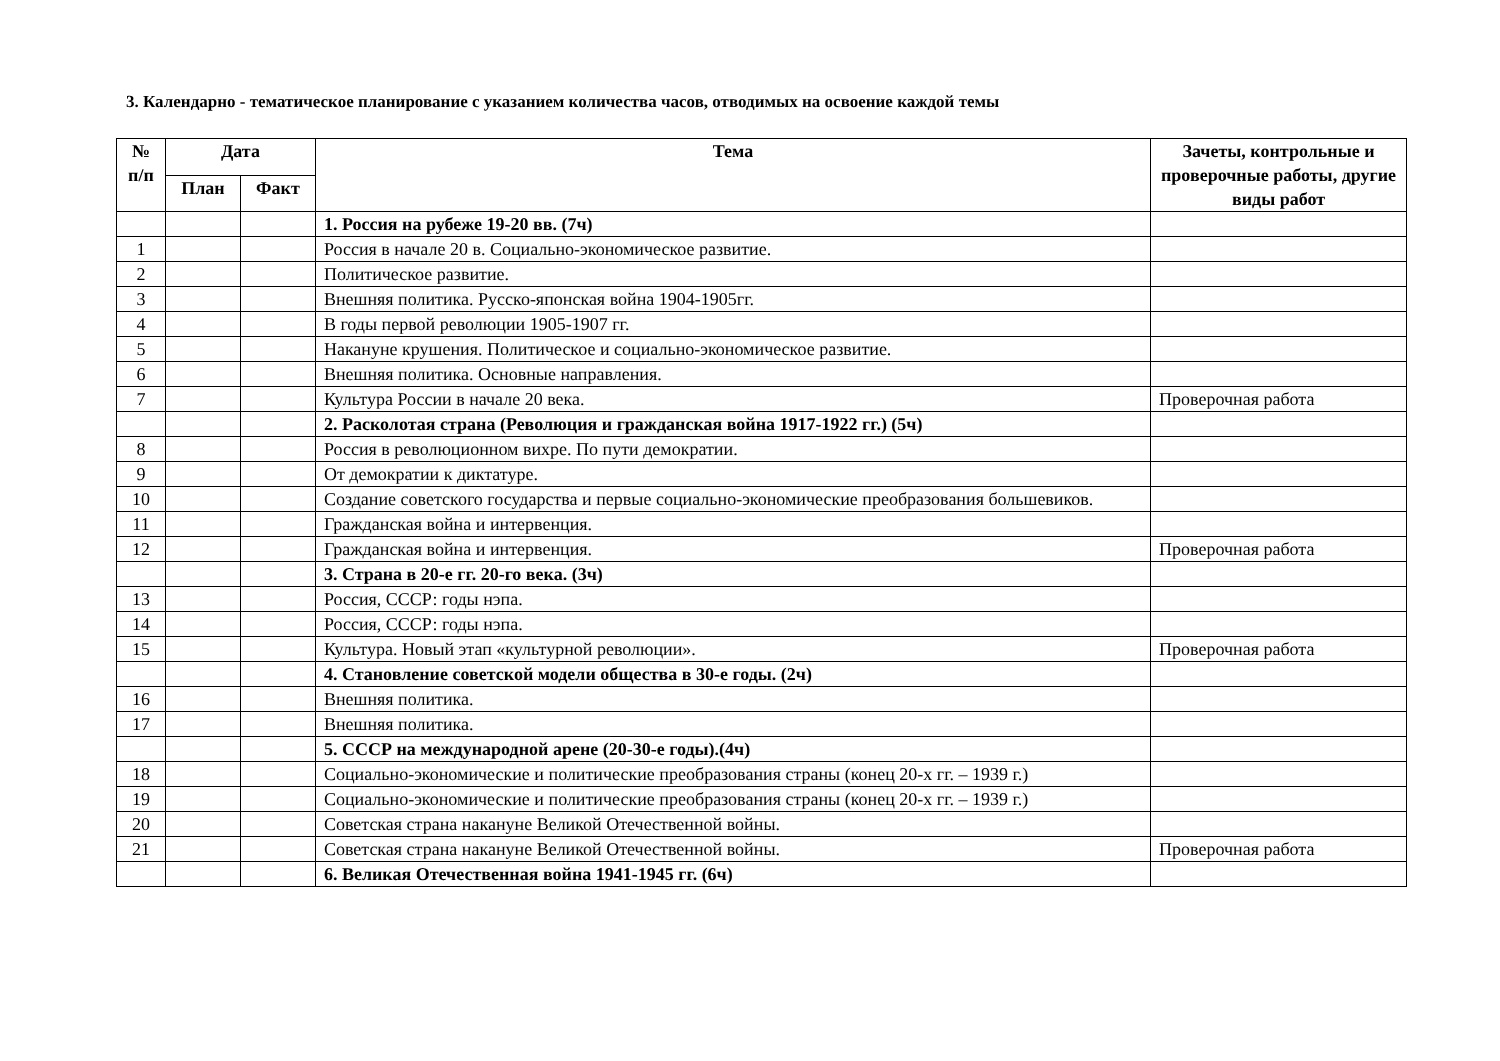3. Календарно - тематическое планирование с указанием количества часов, отводимых на освоение каждой темы
| № п/п | Дата | | Тема | Зачеты, контрольные и проверочные работы, другие виды работ |
| --- | --- | --- | --- | --- |
| | План | Факт | | |
| | | | 1. Россия на рубеже 19-20 вв. (7ч) | |
| 1 | | | Россия в начале 20 в. Социально-экономическое развитие. | |
| 2 | | | Политическое развитие. | |
| 3 | | | Внешняя политика. Русско-японская война 1904-1905гг. | |
| 4 | | | В годы первой революции 1905-1907 гг. | |
| 5 | | | Накануне крушения. Политическое и социально-экономическое развитие. | |
| 6 | | | Внешняя политика. Основные направления. | |
| 7 | | | Культура России в начале 20 века. | Проверочная работа |
| | | | 2. Расколотая страна (Революция и гражданская война 1917-1922 гг.) (5ч) | |
| 8 | | | Россия в революционном вихре. По пути демократии. | |
| 9 | | | От демократии к диктатуре. | |
| 10 | | | Создание советского государства и первые социально-экономические преобразования большевиков. | |
| 11 | | | Гражданская война и интервенция. | |
| 12 | | | Гражданская война и интервенция. | Проверочная работа |
| | | | 3. Страна в 20-е гг. 20-го века. (3ч) | |
| 13 | | | Россия, СССР: годы нэпа. | |
| 14 | | | Россия, СССР: годы нэпа. | |
| 15 | | | Культура. Новый этап «культурной революции». | Проверочная работа |
| | | | 4. Становление советской модели общества в 30-е годы. (2ч) | |
| 16 | | | Внешняя политика. | |
| 17 | | | Внешняя политика. | |
| | | | 5. СССР на международной арене (20-30-е годы).(4ч) | |
| 18 | | | Социально-экономические и политические преобразования страны (конец 20-х гг. – 1939 г.) | |
| 19 | | | Социально-экономические и политические преобразования страны (конец 20-х гг. – 1939 г.) | |
| 20 | | | Советская страна накануне Великой Отечественной войны. | |
| 21 | | | Советская страна накануне Великой Отечественной войны. | Проверочная работа |
| | | | 6. Великая Отечественная война 1941-1945 гг. (6ч) | |